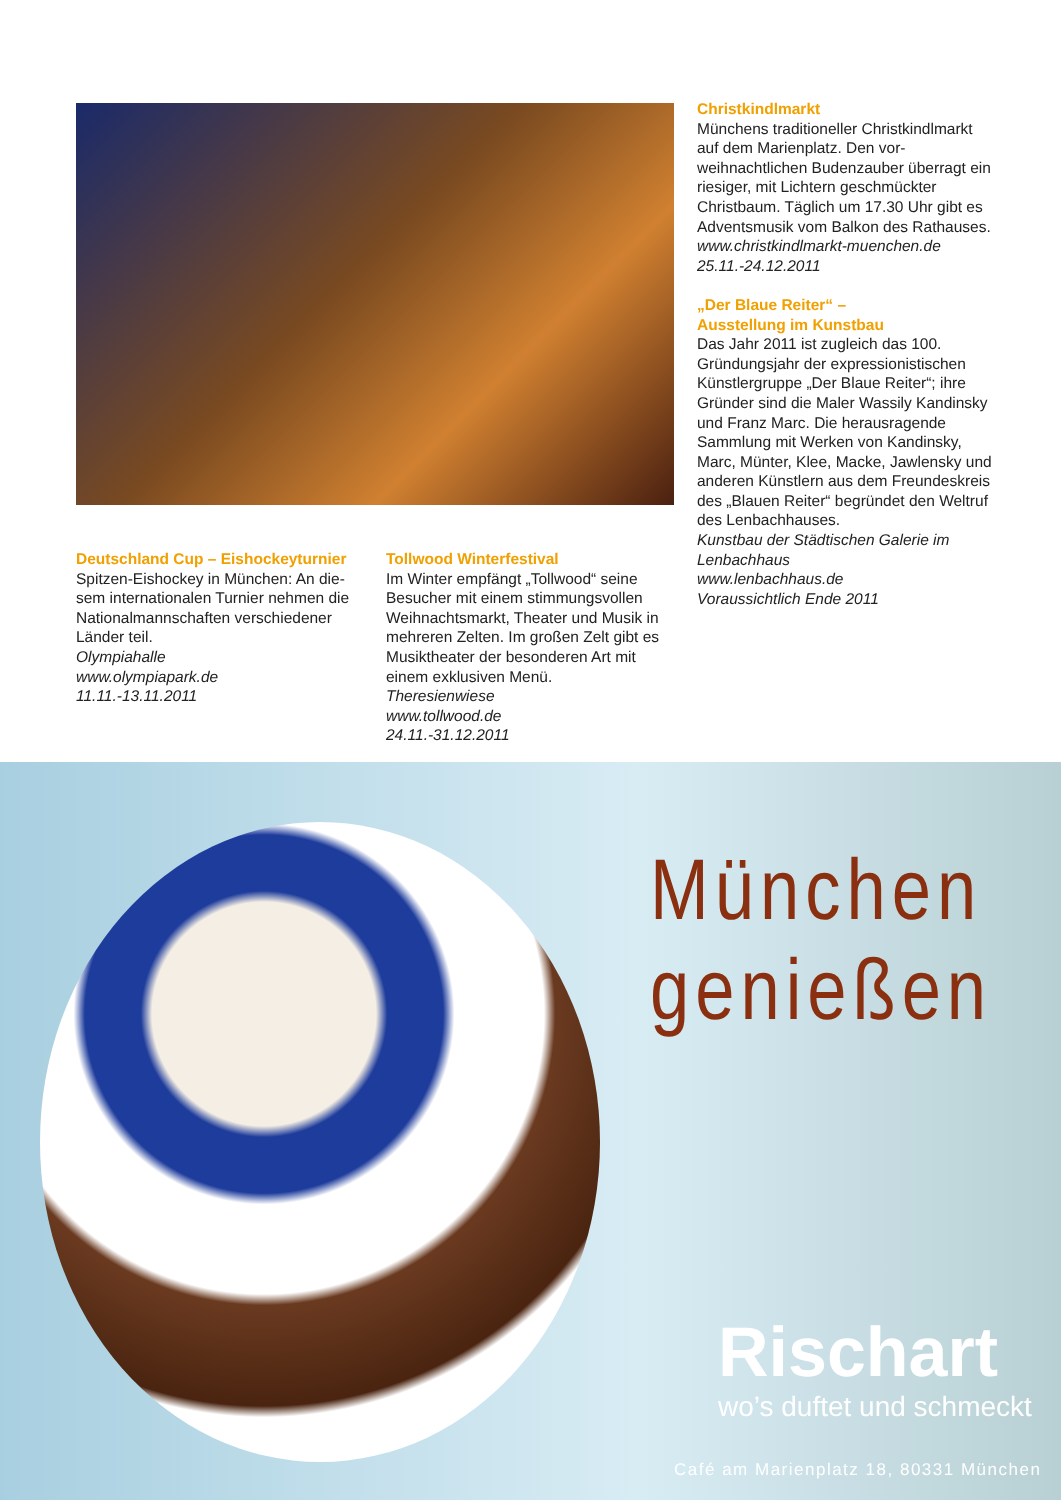Christkindlmarkt
Münchens traditioneller Christkindl­markt auf dem Marienplatz. Den vor­weihnachtlichen Budenzauber überragt ein riesiger, mit Lichtern geschmückter Christbaum. Täglich um 17.30 Uhr gibt es Adventsmusik vom Balkon des Rat­hauses.
www.christkindlmarkt-muenchen.de
25.11.-24.12.2011
„Der Blaue Reiter“ –
Ausstellung im Kunstbau
Das Jahr 2011 ist zugleich das 100. Gründungsjahr der expressionistischen Künstlergruppe „Der Blaue Reiter“; ihre Gründer sind die Maler Wassily Kandin­sky und Franz Marc. Die herausragende Sammlung mit Werken von Kandinsky, Marc, Münter, Klee, Macke, Jawlensky und anderen Künstlern aus dem Freun­deskreis des „Blauen Reiter“ begründet den Weltruf des Lenbachhauses.
Kunstbau der Städtischen Galerie im Lenbachhaus
www.lenbachhaus.de
Voraussichtlich Ende 2011
Deutschland Cup – Eishockeyturnier
Spitzen-Eishockey in München: An die­sem internationalen Turnier nehmen die Nationalmannschaften verschiedener Länder teil.
Olympiahalle
www.olympiapark.de
11.11.-13.11.2011
Tollwood Winterfestival
Im Winter empfängt „Tollwood“ seine Besucher mit einem stimmungsvollen Weihnachtsmarkt, Theater und Musik in mehreren Zelten. Im großen Zelt gibt es Musiktheater der besonderen Art mit einem exklusiven Menü.
Theresienwiese
www.tollwood.de
24.11.-31.12.2011
München
genießen
Rischart
wo’s duftet und schmeckt
Café am Marienplatz 18, 80331 München